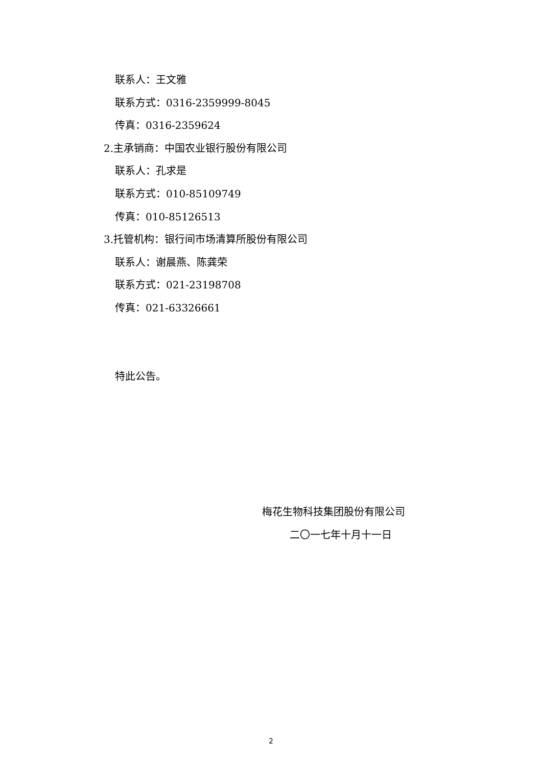联系人：王文雅
联系方式：0316-2359999-8045
传真：0316-2359624
2.主承销商：中国农业银行股份有限公司
联系人：孔求是
联系方式：010-85109749
传真：010-85126513
3.托管机构：银行间市场清算所股份有限公司
联系人：谢晨燕、陈龚荣
联系方式：021-23198708
传真：021-63326661
特此公告。
梅花生物科技集团股份有限公司
二〇一七年十月十一日
2